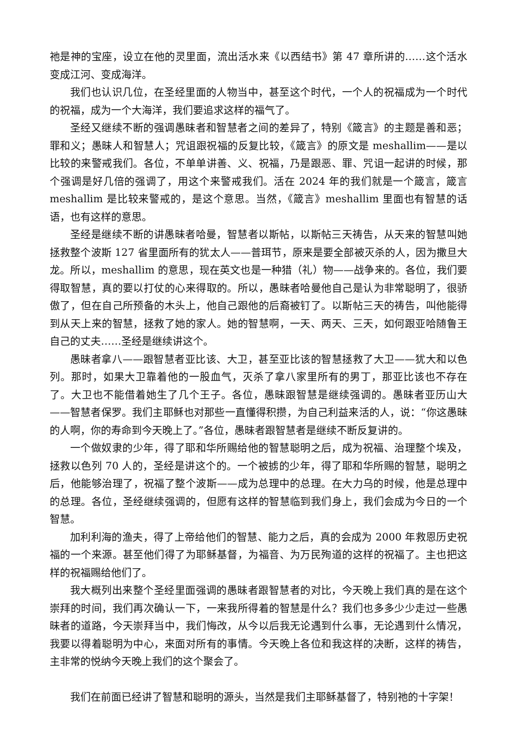祂是神的宝座，设立在他的灵里面，流出活水来《以西结书》第 47 章所讲的……这个活水变成江河、变成海洋。
我们也认识几位，在圣经里面的人物当中，甚至这个时代，一个人的祝福成为一个时代的祝福，成为一个大海洋，我们要追求这样的福气了。
圣经又继续不断的强调愚昧者和智慧者之间的差异了，特别《箴言》的主题是善和恶；罪和义；愚昧人和智慧人；咒诅跟祝福的反复比较，《箴言》的原文是 meshallim——是以比较的来警戒我们。各位，不单单讲善、义、祝福，乃是跟恶、罪、咒诅一起讲的时候，那个强调是好几倍的强调了，用这个来警戒我们。活在 2024 年的我们就是一个箴言，箴言 meshallim 是比较来警戒的，是这个意思。当然，《箴言》meshallim 里面也有智慧的话语，也有这样的意思。
圣经是继续不断的讲愚昧者哈曼，智慧者以斯帖，以斯帖三天祷告，从天来的智慧叫她拯救整个波斯 127 省里面所有的犹太人——普珥节，原来是要全部被灭杀的人，因为撒旦大龙。所以，meshallim 的意思，现在英文也是一种猎（礼）物——战争来的。各位，我们要得取智慧，真的要以打仗的心来得取的。所以，愚昧者哈曼他自己是认为非常聪明了，很骄傲了，但在自己所预备的木头上，他自己跟他的后裔被钉了。以斯帖三天的祷告，叫他能得到从天上来的智慧，拯救了她的家人。她的智慧啊，一天、两天、三天，如何跟亚哈随鲁王自己的丈夫……圣经是继续讲这个。
愚昧者拿八——跟智慧者亚比该、大卫，甚至亚比该的智慧拯救了大卫——犹大和以色列。那时，如果大卫靠着他的一股血气，灭杀了拿八家里所有的男丁，那亚比该也不存在了。大卫也不能借着她生了几个王子。各位，愚昧跟智慧是继续强调的。愚昧者亚历山大——智慧者保罗。我们主耶稣也对那些一直懂得积攒，为自己利益来活的人，说：“你这愚昧的人啊，你的寿命到今天晚上了。”各位，愚昧者跟智慧者是继续不断反复讲的。
一个做奴隶的少年，得了耶和华所赐给他的智慧聪明之后，成为祝福、治理整个埃及，拯救以色列 70 人的，圣经是讲这个的。一个被掳的少年，得了耶和华所赐的智慧，聪明之后，他能够治理了，祝福了整个波斯——成为总理中的总理。在大力乌的时候，他是总理中的总理。各位，圣经继续强调的，但愿有这样的智慧临到我们身上，我们会成为今日的一个智慧。
加利利海的渔夫，得了上帝给他们的智慧、能力之后，真的会成为 2000 年救恩历史祝福的一个来源。甚至他们得了为耶稣基督，为福音、为万民殉道的这样的祝福了。主也把这样的祝福赐给他们了。
我大概列出来整个圣经里面强调的愚昧者跟智慧者的对比，今天晚上我们真的是在这个崇拜的时间，我们再次确认一下，一来我所得着的智慧是什么？我们也多多少少走过一些愚昧者的道路，今天崇拜当中，我们悔改，从今以后我无论遇到什么事，无论遇到什么情况，我要以得着聪明为中心，来面对所有的事情。今天晚上各位和我这样的决断，这样的祷告，主非常的悦纳今天晚上我们的这个聚会了。
我们在前面已经讲了智慧和聪明的源头，当然是我们主耶稣基督了，特别祂的十字架！